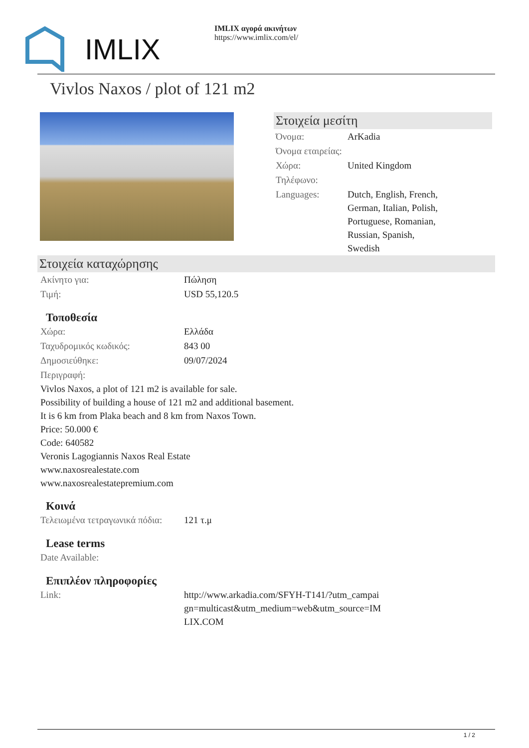IMLIX
IMLIX αγορά ακινήτων
https://www.imlix.com/el/
Vivlos Naxos / plot of 121 m2
Στοιχεία μεσίτη
| Όνομα: | ArKadia |
| Όνομα εταιρείας: | |
| Χώρα: | United Kingdom |
| Τηλέφωνο: | |
| Languages: | Dutch, English, French, German, Italian, Polish, Portuguese, Romanian, Russian, Spanish, Swedish |
Στοιχεία καταχώρησης
| Ακίνητο για: | Πώληση |
| Τιμή: | USD 55,120.5 |
Τοποθεσία
| Χώρα: | Ελλάδα |
| Ταχυδρομικός κωδικός: | 843 00 |
| Δημοσιεύθηκε: | 09/07/2024 |
| Περιγραφή: | |
Vivlos Naxos, a plot of 121 m2 is available for sale.
Possibility of building a house of 121 m2 and additional basement.
It is 6 km from Plaka beach and 8 km from Naxos Town.
Price: 50.000 €
Code: 640582
Veronis Lagogiannis Naxos Real Estate
www.naxosrealestate.com
www.naxosrealestatepremium.com
Κοινά
| Τελειωμένα τετραγωνικά πόδια: | 121 τ.μ |
Lease terms
| Date Available: | |
Επιπλέον πληροφορίες
| Link: | http://www.arkadia.com/SFYH-T141/?utm_campai gn=multicast&utm_medium=web&utm_source=IM LIX.COM |
1 / 2